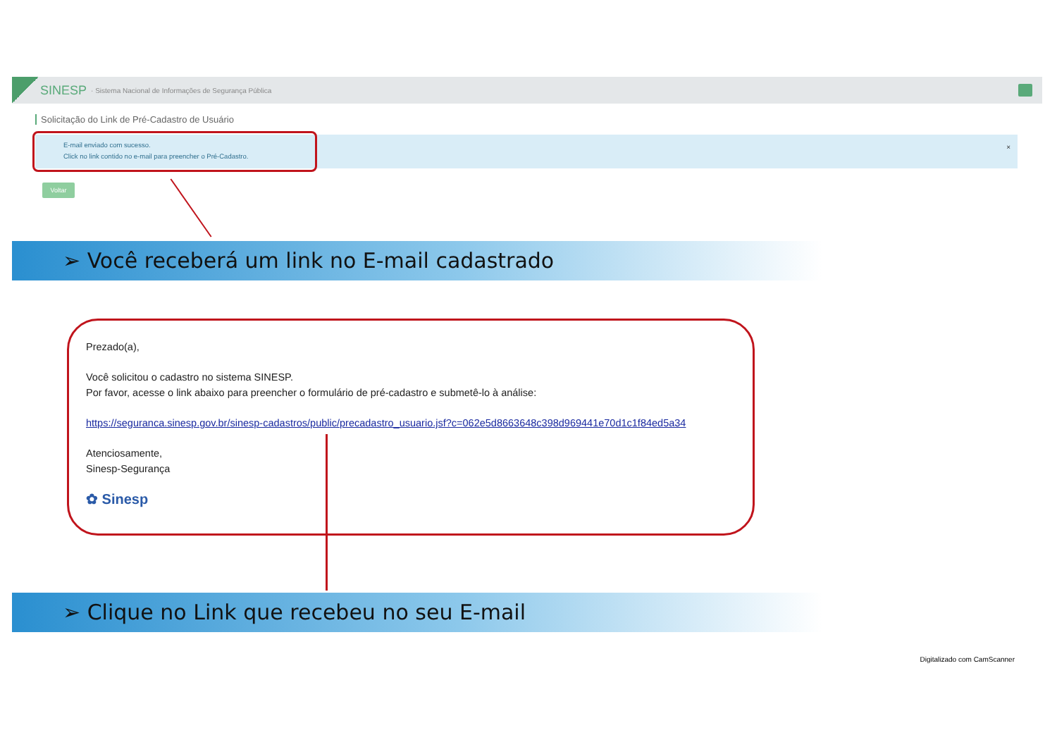SINESP · Sistema Nacional de Informações de Segurança Pública
Solicitação do Link de Pré-Cadastro de Usuário
E-mail enviado com sucesso.
Click no link contido no e-mail para preencher o Pré-Cadastro.
×
Voltar
➢ Você receberá um link no E-mail cadastrado
Prezado(a),
Você solicitou o cadastro no sistema SINESP.
Por favor, acesse o link abaixo para preencher o formulário de pré-cadastro e submetê-lo à análise:
https://seguranca.sinesp.gov.br/sinesp-cadastros/public/precadastro_usuario.jsf?c=062e5d8663648c398d969441e70d1c1f84ed5a34
Atenciosamente,
Sinesp-Segurança
✿ Sinesp
➢ Clique no Link que recebeu no seu E-mail
Digitalizado com CamScanner